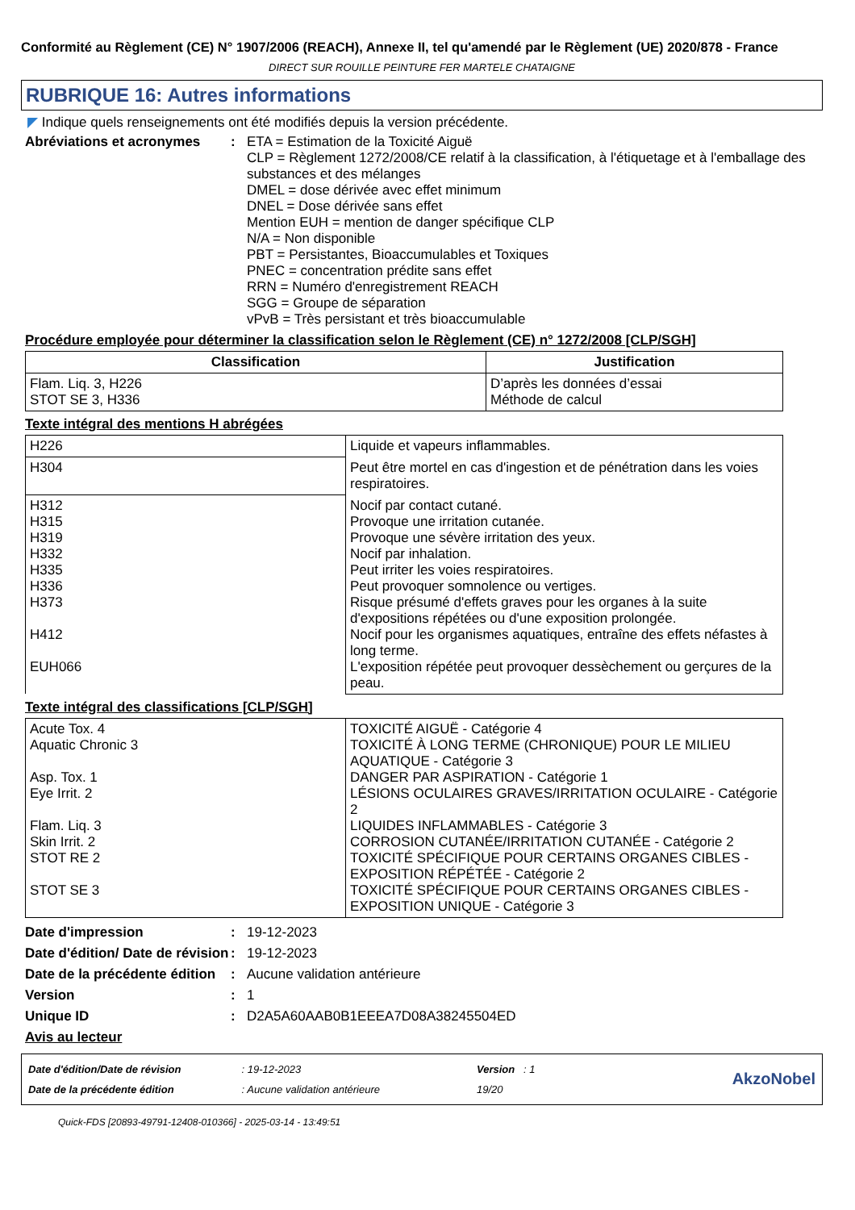Conformité au Règlement (CE) N° 1907/2006 (REACH), Annexe II, tel qu'amendé par le Règlement (UE) 2020/878 - France
DIRECT SUR ROUILLE PEINTURE FER MARTELE CHATAIGNE
RUBRIQUE 16: Autres informations
◤ Indique quels renseignements ont été modifiés depuis la version précédente.
Abréviations et acronymes : ETA = Estimation de la Toxicité Aiguë
CLP = Règlement 1272/2008/CE relatif à la classification, à l'étiquetage et à l'emballage des substances et des mélanges
DMEL = dose dérivée avec effet minimum
DNEL = Dose dérivée sans effet
Mention EUH = mention de danger spécifique CLP
N/A = Non disponible
PBT = Persistantes, Bioaccumulables et Toxiques
PNEC = concentration prédite sans effet
RRN = Numéro d'enregistrement REACH
SGG = Groupe de séparation
vPvB = Très persistant et très bioaccumulable
Procédure employée pour déterminer la classification selon le Règlement (CE) n° 1272/2008 [CLP/SGH]
| Classification | Justification |
| --- | --- |
| Flam. Liq. 3, H226 STOT SE 3, H336 | D’après les données d’essai Méthode de calcul |
Texte intégral des mentions H abrégées
| H226 | Liquide et vapeurs inflammables. |
| H304 | Peut être mortel en cas d'ingestion et de pénétration dans les voies respiratoires. |
| H312 H315 H319 H332 H335 H336 H373 H412 EUH066 | Nocif par contact cutané. Provoque une irritation cutanée. Provoque une sévère irritation des yeux. Nocif par inhalation. Peut irriter les voies respiratoires. Peut provoquer somnolence ou vertiges. Risque présumé d'effets graves pour les organes à la suite d'expositions répétées ou d'une exposition prolongée. Nocif pour les organismes aquatiques, entraîne des effets néfastes à long terme. L'exposition répétée peut provoquer dessèchement ou gerçures de la peau. |
Texte intégral des classifications [CLP/SGH]
| Acute Tox. 4 Aquatic Chronic 3 Asp. Tox. 1 Eye Irrit. 2 Flam. Liq. 3 Skin Irrit. 2 STOT RE 2 STOT SE 3 | TOXICITÉ AIGUË - Catégorie 4 TOXICITÉ À LONG TERME (CHRONIQUE) POUR LE MILIEU AQUATIQUE - Catégorie 3 DANGER PAR ASPIRATION - Catégorie 1 LÉSIONS OCULAIRES GRAVES/IRRITATION OCULAIRE - Catégorie 2 LIQUIDES INFLAMMABLES - Catégorie 3 CORROSION CUTANÉE/IRRITATION CUTANÉE - Catégorie 2 TOXICITÉ SPÉCIFIQUE POUR CERTAINS ORGANES CIBLES - EXPOSITION RÉPÉTÉE - Catégorie 2 TOXICITÉ SPÉCIFIQUE POUR CERTAINS ORGANES CIBLES - EXPOSITION UNIQUE - Catégorie 3 |
Date d'impression : 19-12-2023
Date d'édition/ Date de révision
: 19-12-2023
Date de la précédente édition
: Aucune validation antérieure
Version : 1
Unique ID : D2A5A60AAB0B1EEEA7D08A38245504ED
Avis au lecteur
Date d'édition/Date de révision
Date de la précédente édition
: 19-12-2023
: Aucune validation antérieure
Version : 1
19/20
AkzoNobel
Quick-FDS [20893-49791-12408-010366] - 2025-03-14 - 13:49:51